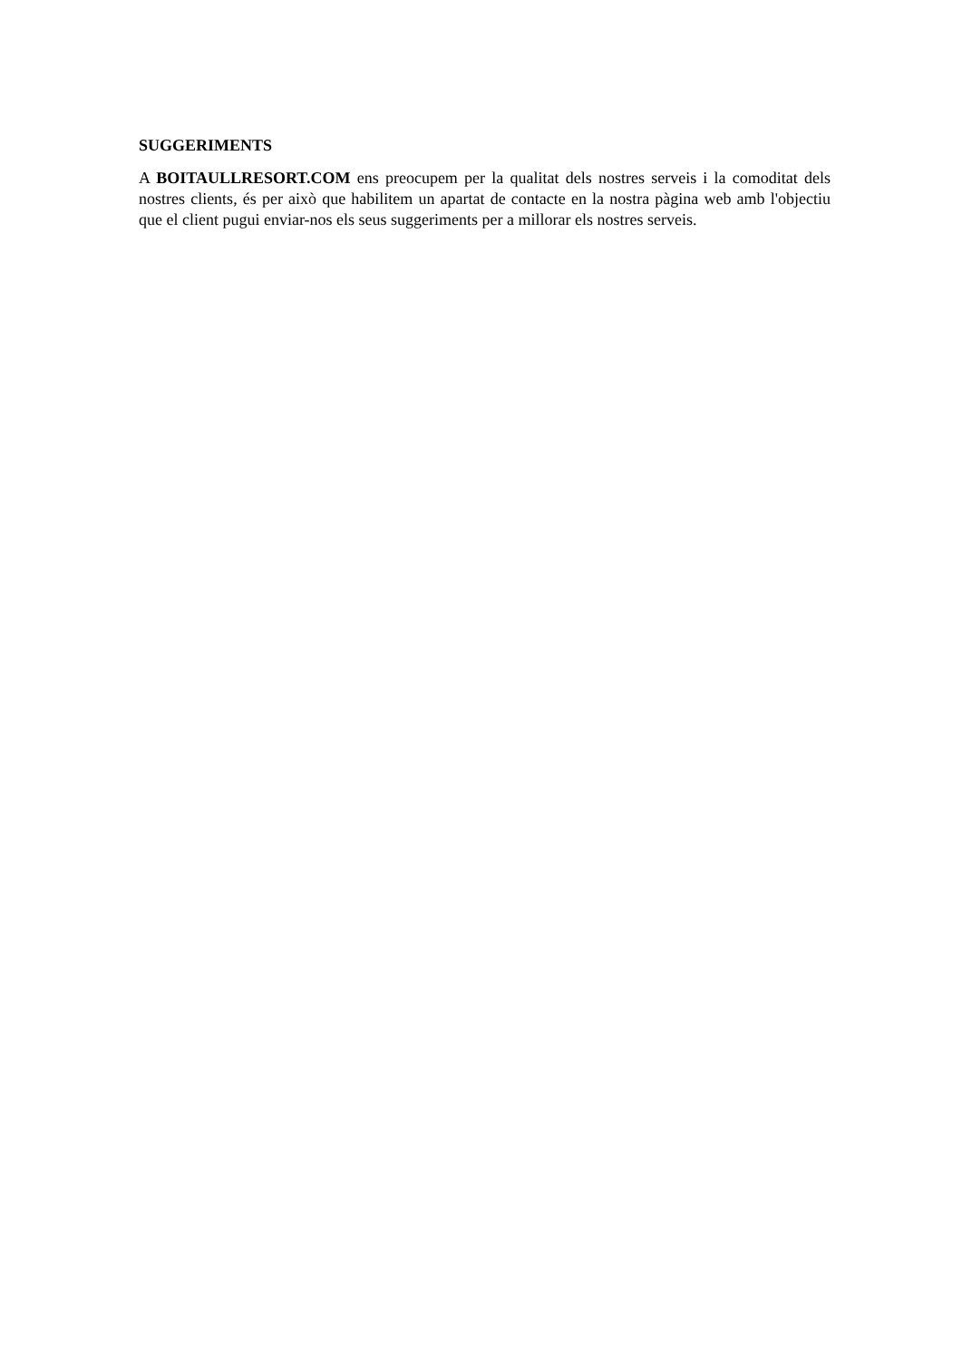SUGGERIMENTS
A BOITAULLRESORT.COM ens preocupem per la qualitat dels nostres serveis i la comoditat dels nostres clients, és per això que habilitem un apartat de contacte en la nostra pàgina web amb l'objectiu que el client pugui enviar-nos els seus suggeriments per a millorar els nostres serveis.